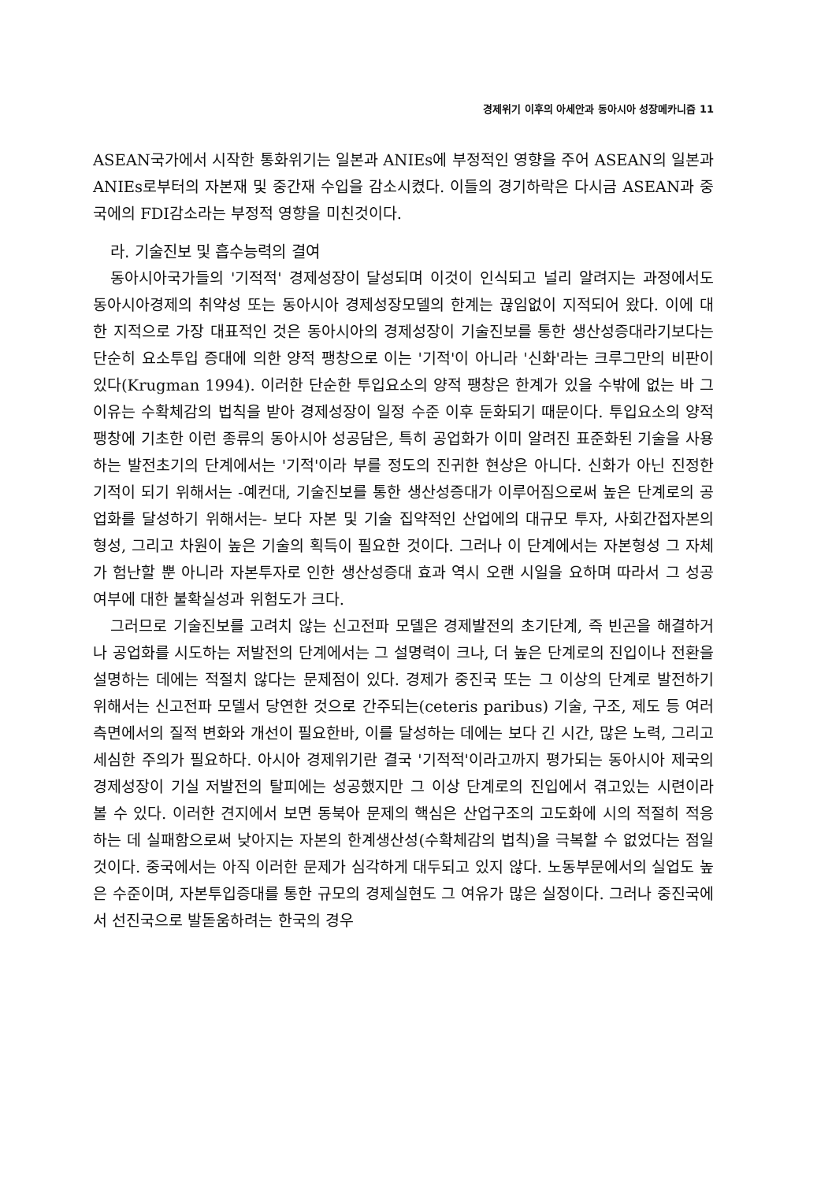경제위기 이후의 아세안과 동아시아 성장메카니즘 11
ASEAN국가에서 시작한 통화위기는 일본과 ANIEs에 부정적인 영향을 주어 ASEAN의 일본과 ANIEs로부터의 자본재 및 중간재 수입을 감소시켰다. 이들의 경기하락은 다시금 ASEAN과 중국에의 FDI감소라는 부정적 영향을 미친것이다.
라. 기술진보 및 흡수능력의 결여
동아시아국가들의 '기적적' 경제성장이 달성되며 이것이 인식되고 널리 알려지는 과정에서도 동아시아경제의 취약성 또는 동아시아 경제성장모델의 한계는 끊임없이 지적되어 왔다. 이에 대한 지적으로 가장 대표적인 것은 동아시아의 경제성장이 기술진보를 통한 생산성증대라기보다는 단순히 요소투입 증대에 의한 양적 팽창으로 이는 '기적'이 아니라 '신화'라는 크루그만의 비판이 있다(Krugman 1994). 이러한 단순한 투입요소의 양적 팽창은 한계가 있을 수밖에 없는 바 그 이유는 수확체감의 법칙을 받아 경제성장이 일정 수준 이후 둔화되기 때문이다. 투입요소의 양적 팽창에 기초한 이런 종류의 동아시아 성공담은, 특히 공업화가 이미 알려진 표준화된 기술을 사용하는 발전초기의 단계에서는 '기적'이라 부를 정도의 진귀한 현상은 아니다. 신화가 아닌 진정한 기적이 되기 위해서는 -예컨대, 기술진보를 통한 생산성증대가 이루어짐으로써 높은 단계로의 공업화를 달성하기 위해서는- 보다 자본 및 기술 집약적인 산업에의 대규모 투자, 사회간접자본의 형성, 그리고 차원이 높은 기술의 획득이 필요한 것이다. 그러나 이 단계에서는 자본형성 그 자체가 험난할 뿐 아니라 자본투자로 인한 생산성증대 효과 역시 오랜 시일을 요하며 따라서 그 성공여부에 대한 불확실성과 위험도가 크다.
그러므로 기술진보를 고려치 않는 신고전파 모델은 경제발전의 초기단계, 즉 빈곤을 해결하거나 공업화를 시도하는 저발전의 단계에서는 그 설명력이 크나, 더 높은 단계로의 진입이나 전환을 설명하는 데에는 적절치 않다는 문제점이 있다. 경제가 중진국 또는 그 이상의 단계로 발전하기 위해서는 신고전파 모델서 당연한 것으로 간주되는(ceteris paribus) 기술, 구조, 제도 등 여러 측면에서의 질적 변화와 개선이 필요한바, 이를 달성하는 데에는 보다 긴 시간, 많은 노력, 그리고 세심한 주의가 필요하다. 아시아 경제위기란 결국 '기적적'이라고까지 평가되는 동아시아 제국의 경제성장이 기실 저발전의 탈피에는 성공했지만 그 이상 단계로의 진입에서 겪고있는 시련이라 볼 수 있다. 이러한 견지에서 보면 동북아 문제의 핵심은 산업구조의 고도화에 시의 적절히 적응하는 데 실패함으로써 낮아지는 자본의 한계생산성(수확체감의 법칙)을 극복할 수 없었다는 점일 것이다. 중국에서는 아직 이러한 문제가 심각하게 대두되고 있지 않다. 노동부문에서의 실업도 높은 수준이며, 자본투입증대를 통한 규모의 경제실현도 그 여유가 많은 실정이다. 그러나 중진국에서 선진국으로 발돋움하려는 한국의 경우